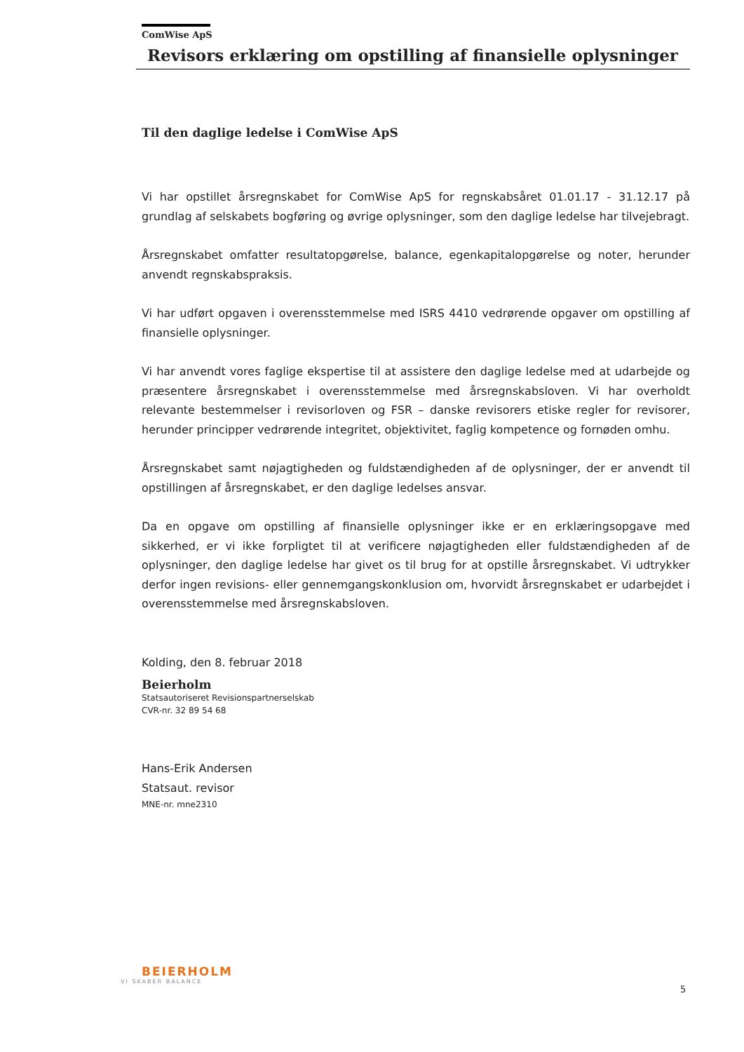ComWise ApS
Revisors erklæring om opstilling af finansielle oplysninger
Til den daglige ledelse i ComWise ApS
Vi har opstillet årsregnskabet for ComWise ApS for regnskabsåret 01.01.17 - 31.12.17 på grundlag af selskabets bogføring og øvrige oplysninger, som den daglige ledelse har tilvejebragt.
Årsregnskabet omfatter resultatopgørelse, balance, egenkapitalopgørelse og noter, herunder anvendt regnskabspraksis.
Vi har udført opgaven i overensstemmelse med ISRS 4410 vedrørende opgaver om opstilling af finansielle oplysninger.
Vi har anvendt vores faglige ekspertise til at assistere den daglige ledelse med at udarbejde og præsentere årsregnskabet i overensstemmelse med årsregnskabsloven. Vi har overholdt relevante bestemmelser i revisorloven og FSR – danske revisorers etiske regler for revisorer, herunder principper vedrørende integritet, objektivitet, faglig kompetence og fornøden omhu.
Årsregnskabet samt nøjagtigheden og fuldstændigheden af de oplysninger, der er anvendt til opstillingen af årsregnskabet, er den daglige ledelses ansvar.
Da en opgave om opstilling af finansielle oplysninger ikke er en erklæringsopgave med sikkerhed, er vi ikke forpligtet til at verificere nøjagtigheden eller fuldstændigheden af de oplysninger, den daglige ledelse har givet os til brug for at opstille årsregnskabet. Vi udtrykker derfor ingen revisions- eller gennemgangskonklusion om, hvorvidt årsregnskabet er udarbejdet i overensstemmelse med årsregnskabsloven.
Kolding, den 8. februar 2018
Beierholm
Statsautoriseret Revisionspartnerselskab
CVR-nr. 32 89 54 68
Hans-Erik Andersen
Statsaut. revisor
MNE-nr. mne2310
BEIERHOLM
VI SKABER BALANCE
5